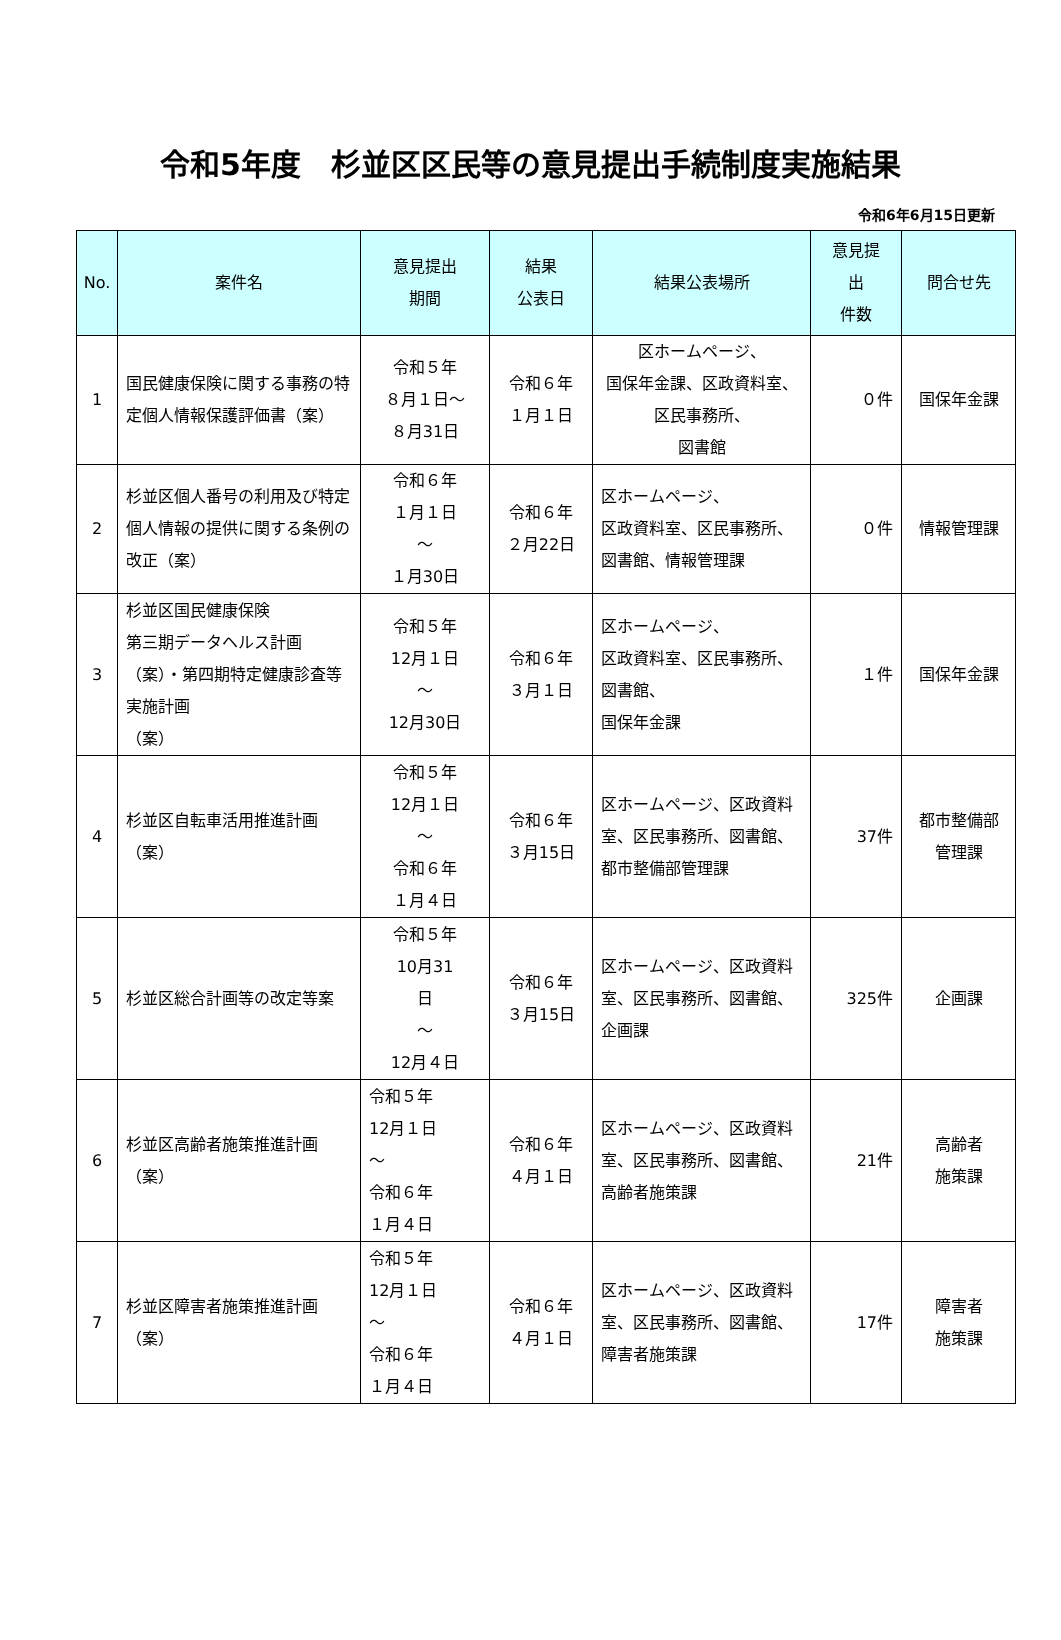令和5年度　杉並区区民等の意見提出手続制度実施結果
令和6年6月15日更新
| No. | 案件名 | 意見提出 期間 | 結果 公表日 | 結果公表場所 | 意見提 出 件数 | 問合せ先 |
| --- | --- | --- | --- | --- | --- | --- |
| 1 | 国民健康保険に関する事務の特定個人情報保護評価書（案） | 令和５年 ８月１日～ ８月31日 | 令和６年 １月１日 | 区ホームページ、 国保年金課、区政資料室、区民事務所、 図書館 | ０件 | 国保年金課 |
| 2 | 杉並区個人番号の利用及び特定個人情報の提供に関する条例の改正（案） | 令和６年 １月１日 ～ １月30日 | 令和６年 ２月22日 | 区ホームページ、 区政資料室、区民事務所、図書館、情報管理課 | ０件 | 情報管理課 |
| 3 | 杉並区国民健康保険 第三期データヘルス計画（案）・第四期特定健康診査等実施計画 （案） | 令和５年 12月１日 ～ 12月30日 | 令和６年 ３月１日 | 区ホームページ、 区政資料室、区民事務所、図書館、 国保年金課 | １件 | 国保年金課 |
| 4 | 杉並区自転車活用推進計画（案） | 令和５年 12月１日 ～ 令和６年 １月４日 | 令和６年 ３月15日 | 区ホームページ、区政資料室、区民事務所、図書館、 都市整備部管理課 | 37件 | 都市整備部 管理課 |
| 5 | 杉並区総合計画等の改定等案 | 令和５年 10月31 日 ～ 12月４日 | 令和６年 ３月15日 | 区ホームページ、区政資料室、区民事務所、図書館、企画課 | 325件 | 企画課 |
| 6 | 杉並区高齢者施策推進計画（案） | 令和５年 12月１日 ～ 令和６年 １月４日 | 令和６年 ４月１日 | 区ホームページ、区政資料室、区民事務所、図書館、 高齢者施策課 | 21件 | 高齢者 施策課 |
| 7 | 杉並区障害者施策推進計画（案） | 令和５年 12月１日 ～ 令和６年 １月４日 | 令和６年 ４月１日 | 区ホームページ、区政資料室、区民事務所、図書館、 障害者施策課 | 17件 | 障害者 施策課 |